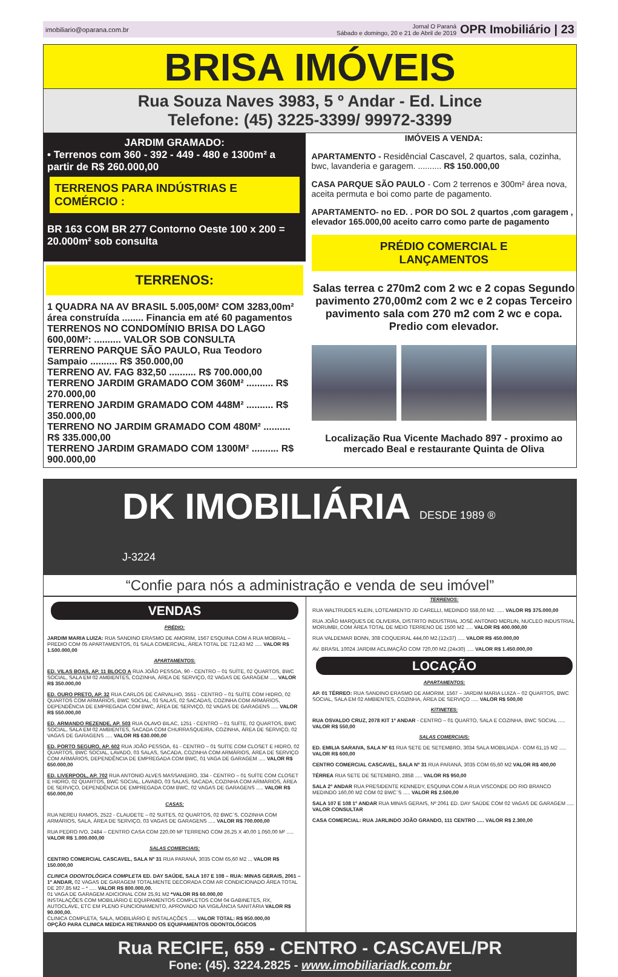imobiliario@oparana.com.br Jornal O Paraná
Sábado e domingo, 20 e 21 de Abril de 2019 OPR Imobiliário | 23
BRISA IMÓVEIS
Rua Souza Naves 3983, 5 º Andar - Ed. Lince
Telefone: (45) 3225-3399/ 99972-3399
JARDIM GRAMADO:
• Terrenos com 360 - 392 - 449 - 480 e 1300m² a partir de R$ 260.000,00
TERRENOS PARA INDÚSTRIAS E COMÉRCIO :
BR 163 COM BR 277 Contorno Oeste 100 x 200 = 20.000m² sob consulta
TERRENOS:
1 QUADRA NA AV BRASIL 5.005,00M² COM 3283,00m² área construída ........ Financia em até 60 pagamentos
TERRENOS NO CONDOMÍNIO BRISA DO LAGO 600,00M²: .......... VALOR SOB CONSULTA
TERRENO PARQUE SÃO PAULO, Rua Teodoro Sampaio .......... R$ 350.000,00
TERRENO AV. FAG 832,50 .......... R$ 700.000,00
TERRENO JARDIM GRAMADO COM 360M² .......... R$ 270.000,00
TERRENO JARDIM GRAMADO COM 448M² .......... R$ 350.000,00
TERRENO NO JARDIM GRAMADO COM 480M² .......... R$ 335.000,00
TERRENO JARDIM GRAMADO COM 1300M² .......... R$ 900.000,00
IMÓVEIS A VENDA:
APARTAMENTO - Residêncial Cascavel, 2 quartos, sala, cozinha, bwc, lavanderia e garagem. .......... R$ 150.000,00
CASA PARQUE SÃO PAULO - Com 2 terrenos e 300m² área nova, aceita permuta e boi como parte de pagamento.
APARTAMENTO- no ED. . POR DO SOL 2 quartos ,com garagem , elevador 165.000,00 aceito carro como parte de pagamento
PRÉDIO COMERCIAL E
LANÇAMENTOS
Salas terrea c 270m2 com 2 wc e 2 copas Segundo pavimento 270,00m2 com 2 wc e 2 copas Terceiro pavimento sala com 270 m2 com 2 wc e copa. Predio com elevador.
Localização Rua Vicente Machado 897 - proximo ao mercado Beal e restaurante Quinta de Oliva
DK IMOBILIÁRIA DESDE 1989 ® J-3224
“Confie para nós a administração e venda de seu imóvel”
VENDAS
PRÉDIO:
JARDIM MARIA LUIZA: RUA SANDINO ERASMO DE AMORIM, 1567 ESQUINA COM A RUA MOBRAL – PREDIO COM 05 APARTAMENTOS, 01 SALA COMERCIAL, ÁREA TOTAL DE 712,43 M2 ..... VALOR R$ 1.500.000,00
APARTAMENTOS:
ED. VILAS BOAS, AP. 11 BLOCO A RUA JOÃO PESSOA, 90 - CENTRO – 01 SUÍTE, 02 QUARTOS, BWC SOCIAL, SALA EM 02 AMBIENTES, COZINHA, ÁREA DE SERVIÇO, 02 VAGAS DE GARAGEM ..... VALOR R$ 350.000,00
ED. OURO PRETO, AP. 32 RUA CARLOS DE CARVALHO, 3551 - CENTRO – 01 SUÍTE COM HIDRO, 02 QUARTOS COM ARMÁRIOS, BWC SOCIAL, 03 SALAS, 02 SACADAS, COZINHA COM ARMÁRIOS, DEPENDÊNCIA DE EMPREGADA COM BWC, ÁREA DE SERVIÇO, 02 VAGAS DE GARAGENS ..... VALOR R$ 550.000,00
ED. ARMANDO REZENDE, AP. 503 RUA OLAVO BILAC, 1251 - CENTRO – 01 SUÍTE, 02 QUARTOS, BWC SOCIAL, SALA EM 02 AMBIENTES, SACADA COM CHURRASQUEIRA, COZINHA, ÁREA DE SERVIÇO, 02 VAGAS DE GARAGENS ..... VALOR R$ 630.000,00
ED. PORTO SEGURO, AP. 602 RUA JOÃO PESSOA, 61 - CENTRO – 01 SUÍTE COM CLOSET E HIDRO, 02 QUARTOS, BWC SOCIAL, LAVADO, 03 SALAS, SACADA, COZINHA COM ARMÁRIOS, ÁREA DE SERVIÇO COM ARMÁRIOS, DEPENDÊNCIA DE EMPREGADA COM BWC, 01 VAGA DE GARAGEM ..... VALOR R$ 650.000,00
ED. LIVERPOOL, AP. 702 RUA ANTONIO ALVES MASSANEIRO, 334 - CENTRO – 01 SUÍTE COM CLOSET E HIDRO, 02 QUARTOS, BWC SOCIAL, LAVABO, 03 SALAS, SACADA, COZINHA COM ARMÁRIOS, ÁREA DE SERVIÇO, DEPENDÊNCIA DE EMPREGADA COM BWC, 02 VAGAS DE GARAGENS ..... VALOR R$ 650.000,00
CASAS:
RUA NEREU RAMOS, 2522 - CLAUDETE – 02 SUITES, 02 QUARTOS, 02 BWC´S, COZINHA COM ARMÁRIOS, SALA, ÁREA DE SERVIÇO, 03 VAGAS DE GARAGENS ..... VALOR R$ 700.000,00
RUA PEDRO IVO, 2484 – CENTRO CASA COM 220,00 M² TERRENO COM 26,25 X 40,00 1.050,00 M² ..... VALOR R$ 1.000.000,00
SALAS COMERCIAIS:
CENTRO COMERCIAL CASCAVEL, SALA Nº 31 RUA PARANÁ, 3035 COM 65,60 M2 ... VALOR R$ 150.000,00
CLINICA ODONTOLÓGICA COMPLETA ED. DAY SAÚDE, SALA 107 E 108 – RUA: MINAS GERAIS, 2061 – 1º ANDAR, 02 VAGAS DE GARAGEM TOTALMENTE DECORADA COM AR CONDICIONADO ÁREA TOTAL DE 207,85 M2 – * ..... VALOR R$ 800.000,00.
01 VAGA DE GARAGEM ADICIONAL COM 25,91 M2 *VALOR R$ 60.000,00
INSTALAÇÕES COM MOBILIÁRIO E EQUIPAMENTOS COMPLETOS COM 04 GABINETES, RX, AUTOCLAVE, ETC EM PLENO FUNCIONAMENTO, APROVADO NA VIGILÂNCIA SANITÁRIA VALOR R$ 90.000,00.
CLINICA COMPLETA, SALA, MOBILIÁRIO E INSTALAÇÕES ..... VALOR TOTAL: R$ 950.000,00
OPÇÃO PARA CLINICA MEDICA RETIRANDO OS EQUIPAMENTOS ODONTOLÓGICOS
TERRENOS:
RUA WALTRUDES KLEIN, LOTEAMENTO JD CARELLI, MEDINDO 558,00 M2. ..... VALOR R$ 375.000,00
RUA JOÃO MARQUES DE OLIVEIRA, DISTRITO INDUSTRIAL JOSÉ ANTONIO MERLIN, NUCLEO INDUSTRIAL MORUMBI, COM ÁREA TOTAL DE MEIO TERRENO DE 1500 M2 ..... VALOR R$ 400.000,00
RUA VALDEMAR BONN, 308 COQUEIRAL 444,00 M2.(12x37) ..... VALOR R$ 450.000,00
AV. BRASIL 10024 JARDIM ACLIMAÇÃO COM 720,00 M2.(24x30) ..... VALOR R$ 1.450.000,00
LOCAÇÃO
APARTAMENTOS:
AP. 01 TÉRREO: RUA SANDINO ERASMO DE AMORIM, 1567 – JARDIM MARIA LUIZA – 02 QUARTOS, BWC SOCIAL, SALA EM 02 AMBIENTES, COZINHA, ÁREA DE SERVIÇO ..... VALOR R$ 500,00
KITINETES:
RUA OSVALDO CRUZ, 2078 KIT 1º ANDAR - CENTRO – 01 QUARTO, SALA E COZINHA, BWC SOCIAL ..... VALOR R$ 550,00
SALAS COMERCIAIS:
ED. EMILIA SARAIVA, SALA Nº 61 RUA SETE DE SETEMBRO, 3034 SALA MOBILIADA - COM 61,15 M2 ..... VALOR R$ 600,00
CENTRO COMERCIAL CASCAVEL, SALA Nº 31 RUA PARANÁ, 3035 COM 65,60 M2 VALOR R$ 400,00
TÉRREA RUA SETE DE SETEMBRO, 2858 ..... VALOR R$ 950,00
SALA 2º ANDAR RUA PRESIDENTE KENNEDY, ESQUINA COM A RUA VISCONDE DO RIO BRANCO MEDINDO 160,00 M2 COM 02 BWC´S ..... VALOR R$ 2.500,00
SALA 107 E 108 1º ANDAR RUA MINAS GERAIS, Nº 2061 ED. DAY SAÚDE COM 02 VAGAS DE GARAGEM ..... VALOR CONSULTAR
CASA COMERCIAL: RUA JARLINDO JOÃO GRANDO, 111 CENTRO ..... VALOR R$ 2.300,00
Rua RECIFE, 659 - CENTRO - CASCAVEL/PR
Fone: (45). 3224.2825 - www.imobiliariadk.com.br